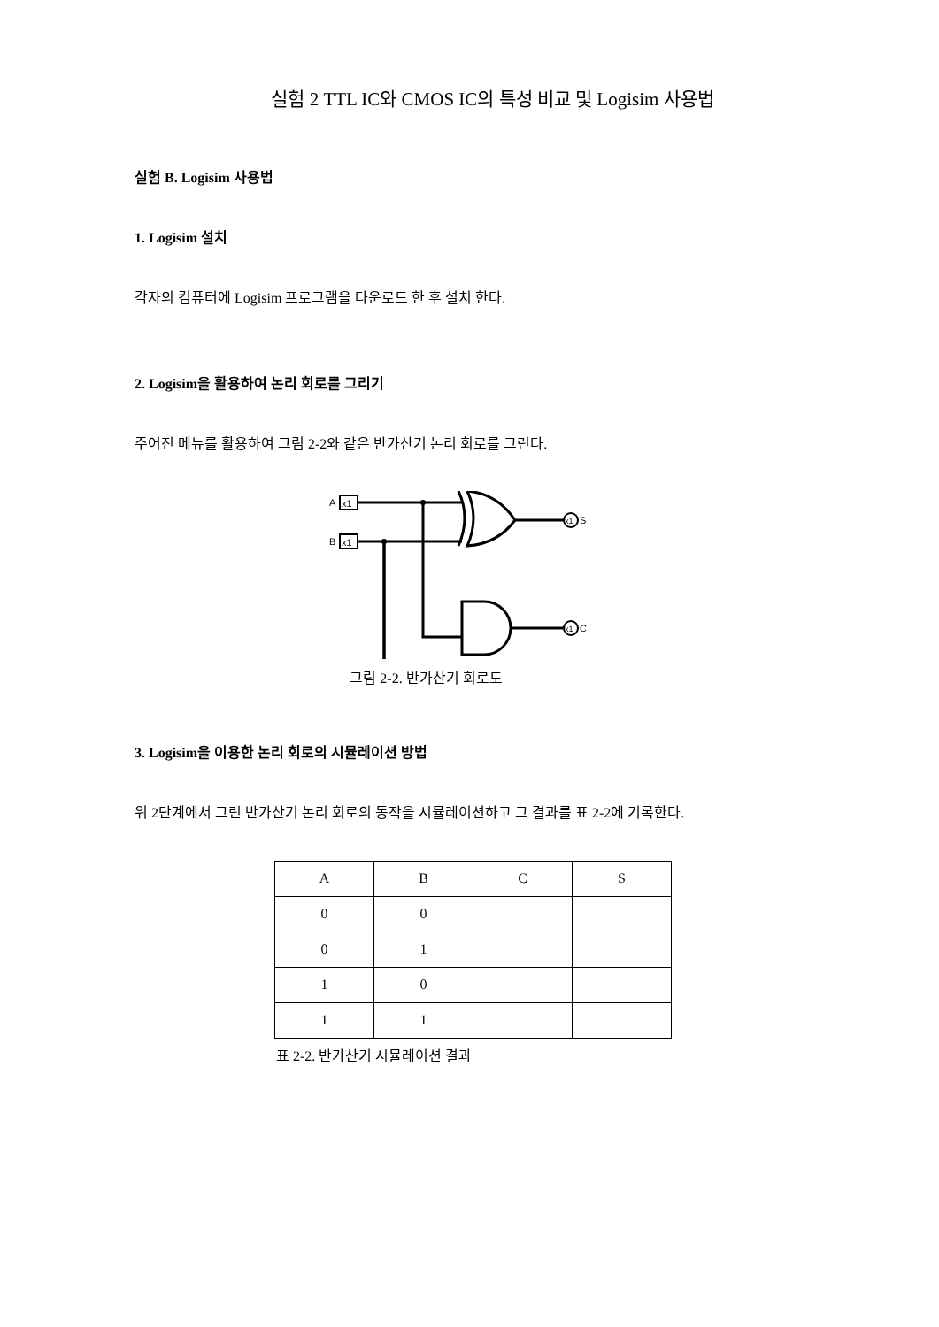실험 2 TTL IC와 CMOS IC의 특성 비교 및 Logisim 사용법
실험 B. Logisim 사용법
1. Logisim 설치
각자의 컴퓨터에 Logisim 프로그램을 다운로드 한 후 설치 한다.
2. Logisim을 활용하여 논리 회로를 그리기
주어진 메뉴를 활용하여 그림 2-2와 같은 반가산기 논리 회로를 그린다.
A
x1
B
x1
x1
S
x1
C
그림 2-2. 반가산기 회로도
3. Logisim을 이용한 논리 회로의 시뮬레이션 방법
위 2단계에서 그린 반가산기 논리 회로의 동작을 시뮬레이션하고 그 결과를 표 2-2에 기록한다.
| A | B | C | S |
| --- | --- | --- | --- |
| 0 | 0 | | |
| 0 | 1 | | |
| 1 | 0 | | |
| 1 | 1 | | |
표 2-2. 반가산기 시뮬레이션 결과